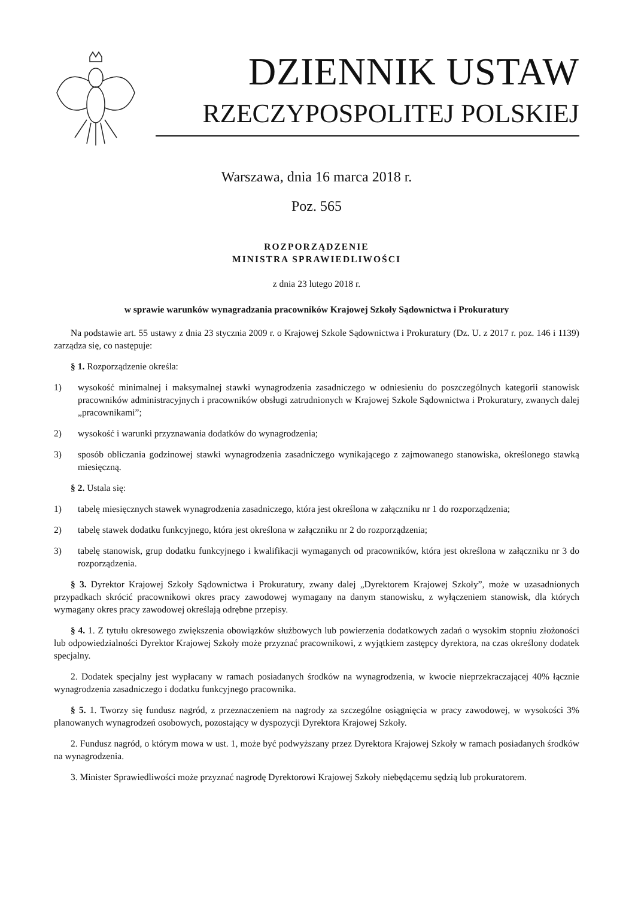DZIENNIK USTAW
RZECZYPOSPOLITEJ POLSKIEJ
Warszawa, dnia 16 marca 2018 r.
Poz. 565
ROZPORZĄDZENIE
MINISTRA SPRAWIEDLIWOŚCI
z dnia 23 lutego 2018 r.
w sprawie warunków wynagradzania pracowników Krajowej Szkoły Sądownictwa i Prokuratury
Na podstawie art. 55 ustawy z dnia 23 stycznia 2009 r. o Krajowej Szkole Sądownictwa i Prokuratury (Dz. U. z 2017 r. poz. 146 i 1139) zarządza się, co następuje:
§ 1. Rozporządzenie określa:
1) wysokość minimalnej i maksymalnej stawki wynagrodzenia zasadniczego w odniesieniu do poszczególnych kategorii stanowisk pracowników administracyjnych i pracowników obsługi zatrudnionych w Krajowej Szkole Sądownictwa i Prokuratury, zwanych dalej „pracownikami”;
2) wysokość i warunki przyznawania dodatków do wynagrodzenia;
3) sposób obliczania godzinowej stawki wynagrodzenia zasadniczego wynikającego z zajmowanego stanowiska, określonego stawką miesięczną.
§ 2. Ustala się:
1) tabelę miesięcznych stawek wynagrodzenia zasadniczego, która jest określona w załączniku nr 1 do rozporządzenia;
2) tabelę stawek dodatku funkcyjnego, która jest określona w załączniku nr 2 do rozporządzenia;
3) tabelę stanowisk, grup dodatku funkcyjnego i kwalifikacji wymaganych od pracowników, która jest określona w załączniku nr 3 do rozporządzenia.
§ 3. Dyrektor Krajowej Szkoły Sądownictwa i Prokuratury, zwany dalej „Dyrektorem Krajowej Szkoły”, może w uzasadnionych przypadkach skrócić pracownikowi okres pracy zawodowej wymagany na danym stanowisku, z wyłączeniem stanowisk, dla których wymagany okres pracy zawodowej określają odrębne przepisy.
§ 4. 1. Z tytułu okresowego zwiększenia obowiązków służbowych lub powierzenia dodatkowych zadań o wysokim stopniu złożoności lub odpowiedzialności Dyrektor Krajowej Szkoły może przyznać pracownikowi, z wyjątkiem zastępcy dyrektora, na czas określony dodatek specjalny.
2. Dodatek specjalny jest wypłacany w ramach posiadanych środków na wynagrodzenia, w kwocie nieprzekraczającej 40% łącznie wynagrodzenia zasadniczego i dodatku funkcyjnego pracownika.
§ 5. 1. Tworzy się fundusz nagród, z przeznaczeniem na nagrody za szczególne osiągnięcia w pracy zawodowej, w wysokości 3% planowanych wynagrodzeń osobowych, pozostający w dyspozycji Dyrektora Krajowej Szkoły.
2. Fundusz nagród, o którym mowa w ust. 1, może być podwyższany przez Dyrektora Krajowej Szkoły w ramach posiadanych środków na wynagrodzenia.
3. Minister Sprawiedliwości może przyznać nagrodę Dyrektorowi Krajowej Szkoły niebędącemu sędzią lub prokuratorem.